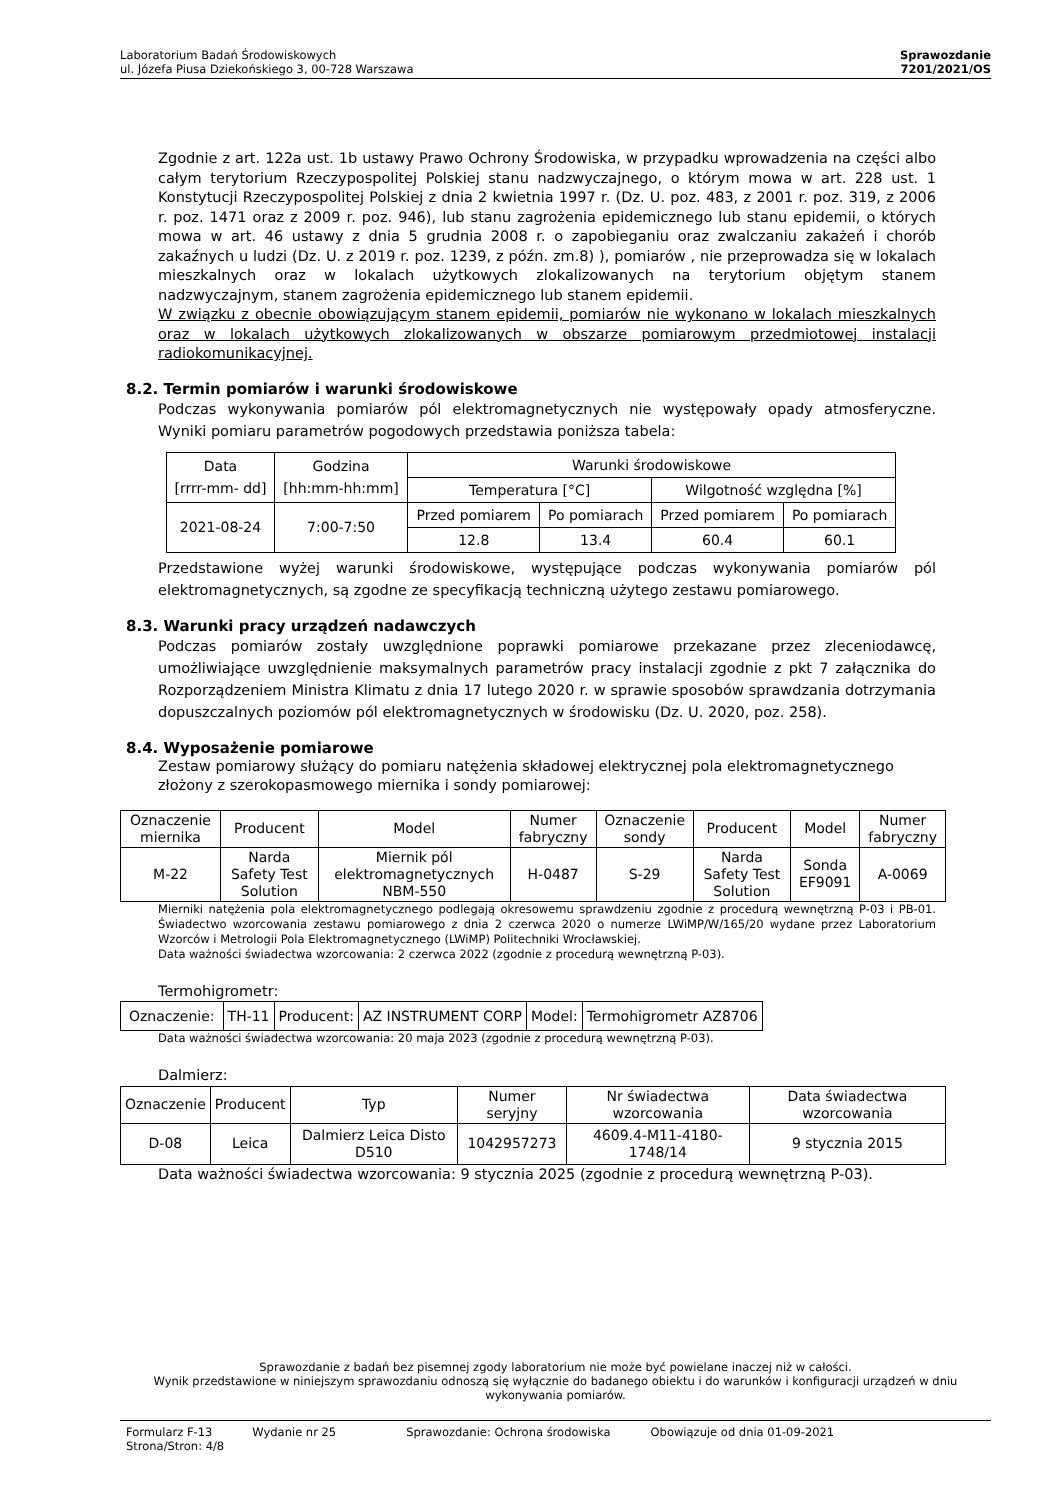Laboratorium Badań Środowiskowych
ul. Józefa Piusa Dziekońskiego 3, 00-728 Warszawa
Sprawozdanie
7201/2021/OS
Zgodnie z art. 122a ust. 1b ustawy Prawo Ochrony Środowiska, w przypadku wprowadzenia na części albo całym terytorium Rzeczypospolitej Polskiej stanu nadzwyczajnego, o którym mowa w art. 228 ust. 1 Konstytucji Rzeczypospolitej Polskiej z dnia 2 kwietnia 1997 r. (Dz. U. poz. 483, z 2001 r. poz. 319, z 2006 r. poz. 1471 oraz z 2009 r. poz. 946), lub stanu zagrożenia epidemicznego lub stanu epidemii, o których mowa w art. 46 ustawy z dnia 5 grudnia 2008 r. o zapobieganiu oraz zwalczaniu zakażeń i chorób zakaźnych u ludzi (Dz. U. z 2019 r. poz. 1239, z późn. zm.8) ), pomiarów , nie przeprowadza się w lokalach mieszkalnych oraz w lokalach użytkowych zlokalizowanych na terytorium objętym stanem nadzwyczajnym, stanem zagrożenia epidemicznego lub stanem epidemii.
W związku z obecnie obowiązującym stanem epidemii, pomiarów nie wykonano w lokalach mieszkalnych oraz w lokalach użytkowych zlokalizowanych w obszarze pomiarowym przedmiotowej instalacji radiokomunikacyjnej.
8.2. Termin pomiarów i warunki środowiskowe
Podczas wykonywania pomiarów pól elektromagnetycznych nie występowały opady atmosferyczne. Wyniki pomiaru parametrów pogodowych przedstawia poniższa tabela:
| Data [rrrr-mm- dd] | Godzina [hh:mm-hh:mm] | Warunki środowiskowe | | | |
| --- | --- | --- | --- | --- | --- |
| | | Temperatura [°C] | | Wilgotność względna [%] | |
| 2021-08-24 | 7:00-7:50 | Przed pomiarem | Po pomiarach | Przed pomiarem | Po pomiarach |
| | | 12.8 | 13.4 | 60.4 | 60.1 |
Przedstawione wyżej warunki środowiskowe, występujące podczas wykonywania pomiarów pól elektromagnetycznych, są zgodne ze specyfikacją techniczną użytego zestawu pomiarowego.
8.3. Warunki pracy urządzeń nadawczych
Podczas pomiarów zostały uwzględnione poprawki pomiarowe przekazane przez zleceniodawcę, umożliwiające uwzględnienie maksymalnych parametrów pracy instalacji zgodnie z pkt 7 załącznika do Rozporządzeniem Ministra Klimatu z dnia 17 lutego 2020 r. w sprawie sposobów sprawdzania dotrzymania dopuszczalnych poziomów pól elektromagnetycznych w środowisku (Dz. U. 2020, poz. 258).
8.4. Wyposażenie pomiarowe
Zestaw pomiarowy służący do pomiaru natężenia składowej elektrycznej pola elektromagnetycznego złożony z szerokopasmowego miernika i sondy pomiarowej:
| Oznaczenie miernika | Producent | Model | Numer fabryczny | Oznaczenie sondy | Producent | Model | Numer fabryczny |
| --- | --- | --- | --- | --- | --- | --- | --- |
| M-22 | Narda Safety Test Solution | Miernik pól elektromagnetycznych NBM-550 | H-0487 | S-29 | Narda Safety Test Solution | Sonda EF9091 | A-0069 |
Mierniki natężenia pola elektromagnetycznego podlegają okresowemu sprawdzeniu zgodnie z procedurą wewnętrzną P-03 i PB-01. Świadectwo wzorcowania zestawu pomiarowego z dnia 2 czerwca 2020 o numerze LWiMP/W/165/20 wydane przez Laboratorium Wzorców i Metrologii Pola Elektromagnetycznego (LWiMP) Politechniki Wrocławskiej.
Data ważności świadectwa wzorcowania: 2 czerwca 2022 (zgodnie z procedurą wewnętrzną P-03).
Termohigrometr:
| Oznaczenie: | TH-11 | Producent: | AZ INSTRUMENT CORP | Model: | Termohigrometr AZ8706 |
Data ważności świadectwa wzorcowania: 20 maja 2023 (zgodnie z procedurą wewnętrzną P-03).
Dalmierz:
| Oznaczenie | Producent | Typ | Numer seryjny | Nr świadectwa wzorcowania | Data świadectwa wzorcowania |
| --- | --- | --- | --- | --- | --- |
| D-08 | Leica | Dalmierz Leica Disto D510 | 1042957273 | 4609.4-M11-4180-1748/14 | 9 stycznia 2015 |
Data ważności świadectwa wzorcowania: 9 stycznia 2025 (zgodnie z procedurą wewnętrzną P-03).
Sprawozdanie z badań bez pisemnej zgody laboratorium nie może być powielane inaczej niż w całości.
Wynik przedstawione w niniejszym sprawozdaniu odnoszą się wyłącznie do badanego obiektu i do warunków i konfiguracji urządzeń w dniu wykonywania pomiarów.
Formularz F-13 Wydanie nr 25 Sprawozdanie: Ochrona środowiska Obowiązuje od dnia 01-09-2021
Strona/Stron: 4/8